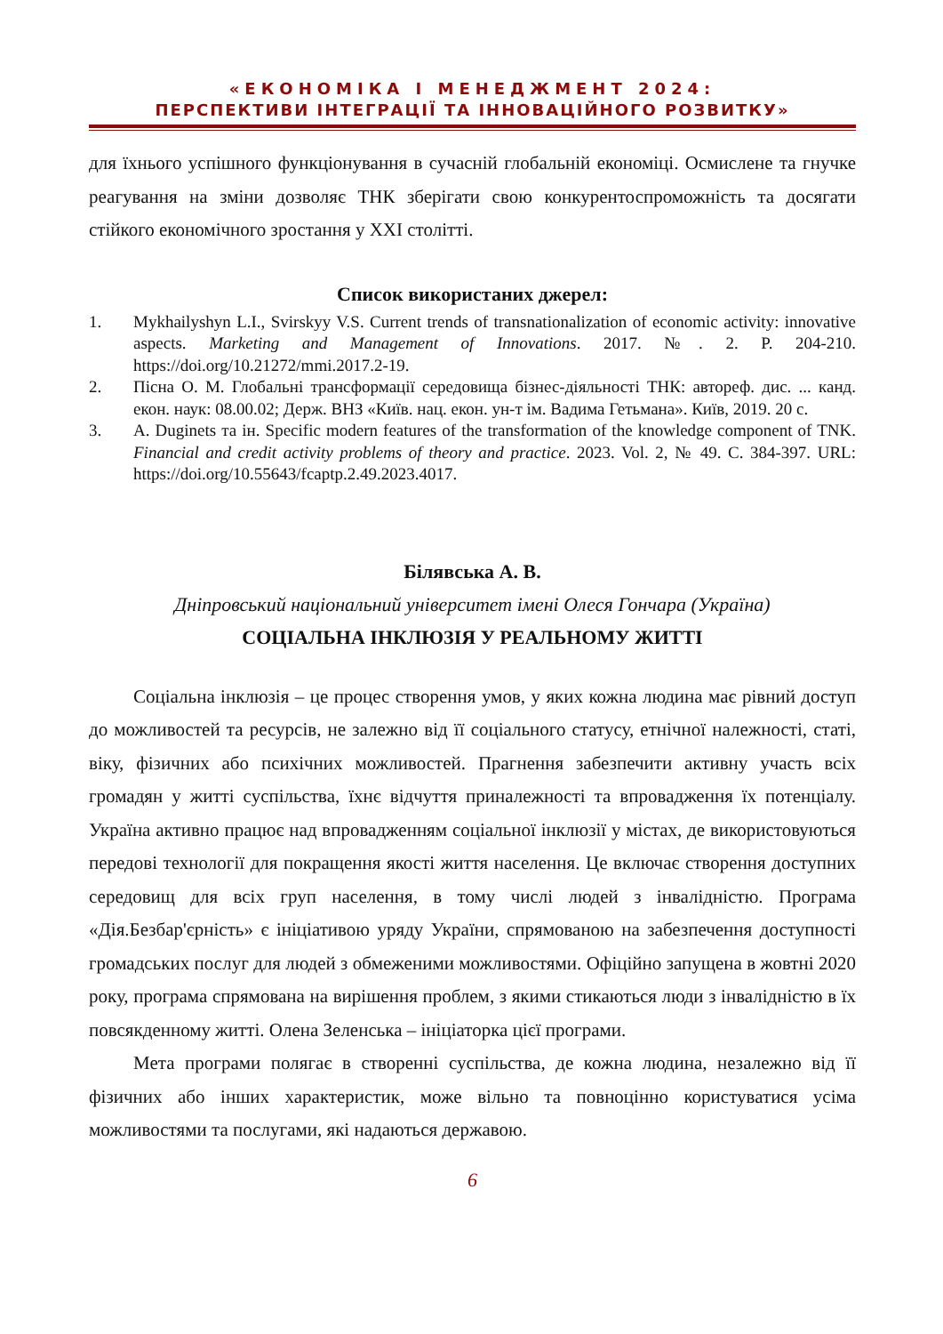«ЕКОНОМІКА І МЕНЕДЖМЕНТ 2024:
ПЕРСПЕКТИВИ ІНТЕГРАЦІЇ ТА ІННОВАЦІЙНОГО РОЗВИТКУ»
для їхнього успішного функціонування в сучасній глобальній економіці. Осмислене та гнучке реагування на зміни дозволяє ТНК зберігати свою конкурентоспроможність та досягати стійкого економічного зростання у XXI столітті.
Список використаних джерел:
1. Mykhailyshyn L.I., Svirskyy V.S. Current trends of transnationalization of economic activity: innovative aspects. Marketing and Management of Innovations. 2017. №. 2. P. 204-210. https://doi.org/10.21272/mmi.2017.2-19.
2. Пісна О. М. Глобальні трансформації середовища бізнес-діяльності ТНК: автореф. дис. ... канд. екон. наук: 08.00.02; Держ. ВНЗ «Київ. нац. екон. ун-т ім. Вадима Гетьмана». Київ, 2019. 20 с.
3. A. Duginets та ін. Specific modern features of the transformation of the knowledge component of TNK. Financial and credit activity problems of theory and practice. 2023. Vol. 2, № 49. С. 384-397. URL: https://doi.org/10.55643/fcaptp.2.49.2023.4017.
Білявська А. В.
Дніпровський національний університет імені Олеся Гончара (Україна)
СОЦІАЛЬНА ІНКЛЮЗІЯ У РЕАЛЬНОМУ ЖИТТІ
Соціальна інклюзія – це процес створення умов, у яких кожна людина має рівний доступ до можливостей та ресурсів, не залежно від її соціального статусу, етнічної належності, статі, віку, фізичних або психічних можливостей. Прагнення забезпечити активну участь всіх громадян у житті суспільства, їхнє відчуття приналежності та впровадження їх потенціалу. Україна активно працює над впровадженням соціальної інклюзії у містах, де використовуються передові технології для покращення якості життя населення. Це включає створення доступних середовищ для всіх груп населення, в тому числі людей з інвалідністю. Програма «Дія.Безбар'єрність» є ініціативою уряду України, спрямованою на забезпечення доступності громадських послуг для людей з обмеженими можливостями. Офіційно запущена в жовтні 2020 року, програма спрямована на вирішення проблем, з якими стикаються люди з інвалідністю в їх повсякденному житті. Олена Зеленська – ініціаторка цієї програми.
Мета програми полягає в створенні суспільства, де кожна людина, незалежно від її фізичних або інших характеристик, може вільно та повноцінно користуватися усіма можливостями та послугами, які надаються державою.
6